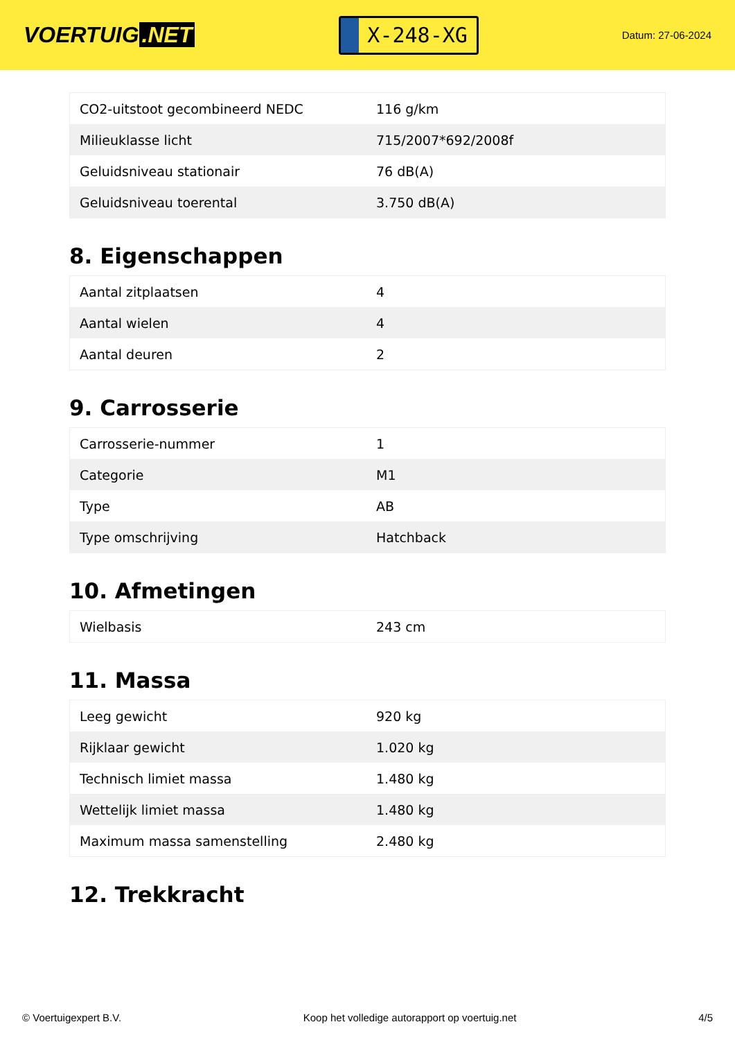VOERTUIG.NET
X-248-XG
Datum: 27-06-2024
| CO2-uitstoot gecombineerd NEDC | 116 g/km |
| Milieuklasse licht | 715/2007*692/2008f |
| Geluidsniveau stationair | 76 dB(A) |
| Geluidsniveau toerental | 3.750 dB(A) |
8. Eigenschappen
| Aantal zitplaatsen | 4 |
| Aantal wielen | 4 |
| Aantal deuren | 2 |
9. Carrosserie
| Carrosserie-nummer | 1 |
| Categorie | M1 |
| Type | AB |
| Type omschrijving | Hatchback |
10. Afmetingen
| Wielbasis | 243 cm |
11. Massa
| Leeg gewicht | 920 kg |
| Rijklaar gewicht | 1.020 kg |
| Technisch limiet massa | 1.480 kg |
| Wettelijk limiet massa | 1.480 kg |
| Maximum massa samenstelling | 2.480 kg |
12. Trekkracht
© Voertuigexpert B.V. Koop het volledige autorapport op voertuig.net 4/5